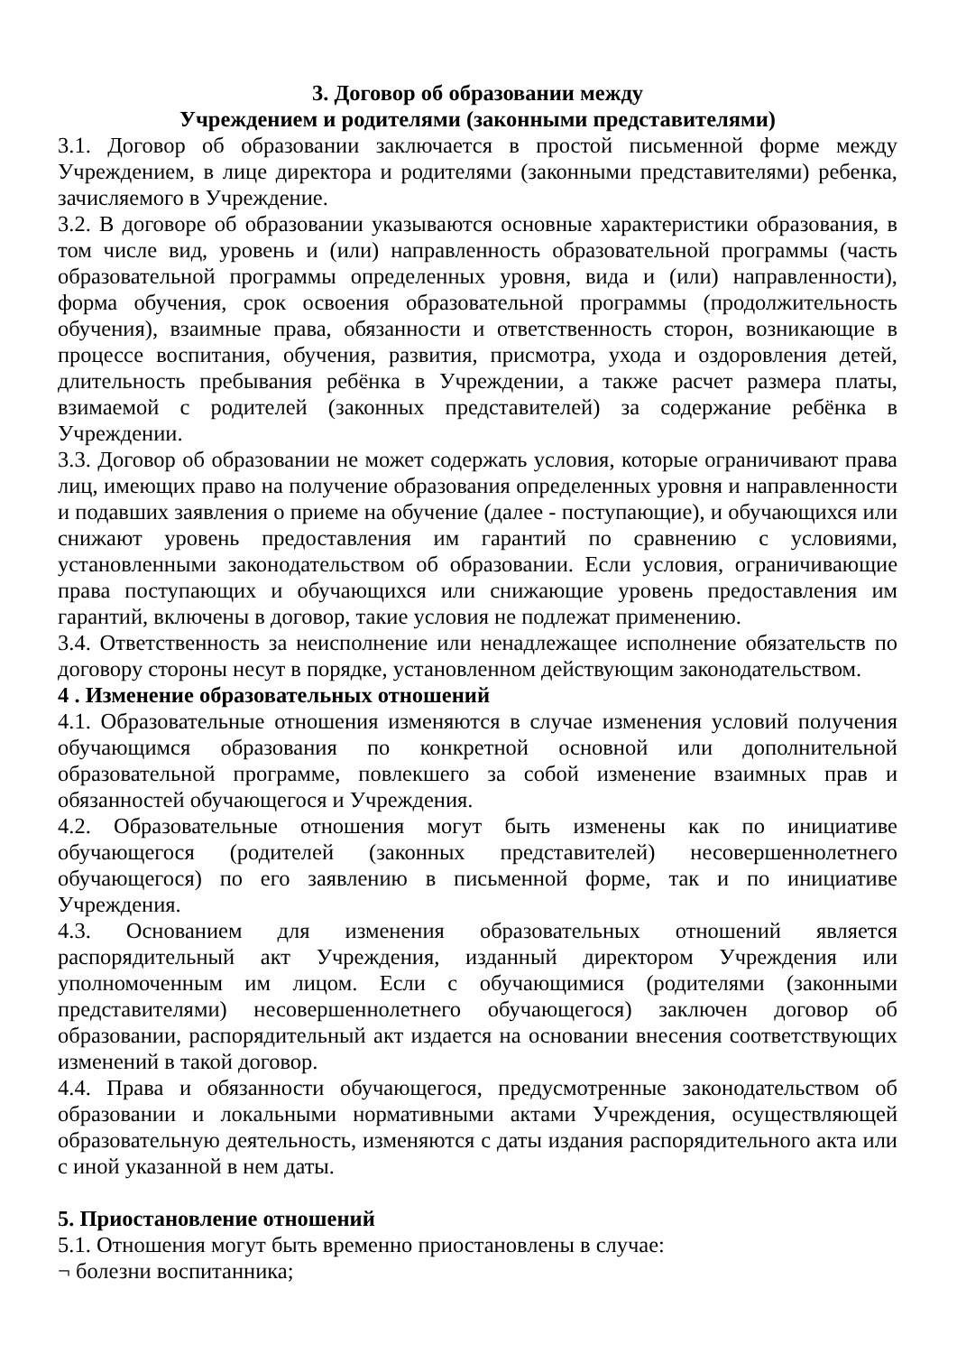3. Договор об образовании между
Учреждением и родителями (законными представителями)
3.1. Договор об образовании заключается в простой письменной форме между Учреждением, в лице директора и родителями (законными представителями) ребенка, зачисляемого в Учреждение.
3.2. В договоре об образовании указываются основные характеристики образования, в том числе вид, уровень и (или) направленность образовательной программы (часть образовательной программы определенных уровня, вида и (или) направленности), форма обучения, срок освоения образовательной программы (продолжительность обучения), взаимные права, обязанности и ответственность сторон, возникающие в процессе воспитания, обучения, развития, присмотра, ухода и оздоровления детей, длительность пребывания ребёнка в Учреждении, а также расчет размера платы, взимаемой с родителей (законных представителей) за содержание ребёнка в Учреждении.
3.3. Договор об образовании не может содержать условия, которые ограничивают права лиц, имеющих право на получение образования определенных уровня и направленности и подавших заявления о приеме на обучение (далее - поступающие), и обучающихся или снижают уровень предоставления им гарантий по сравнению с условиями, установленными законодательством об образовании. Если условия, ограничивающие права поступающих и обучающихся или снижающие уровень предоставления им гарантий, включены в договор, такие условия не подлежат применению.
3.4. Ответственность за неисполнение или ненадлежащее исполнение обязательств по договору стороны несут в порядке, установленном действующим законодательством.
4 . Изменение образовательных отношений
4.1. Образовательные отношения изменяются в случае изменения условий получения обучающимся образования по конкретной основной или дополнительной образовательной программе, повлекшего за собой изменение взаимных прав и обязанностей обучающегося и Учреждения.
4.2. Образовательные отношения могут быть изменены как по инициативе обучающегося (родителей (законных представителей) несовершеннолетнего обучающегося) по его заявлению в письменной форме, так и по инициативе Учреждения.
4.3. Основанием для изменения образовательных отношений является распорядительный акт Учреждения, изданный директором Учреждения или уполномоченным им лицом. Если с обучающимися (родителями (законными представителями) несовершеннолетнего обучающегося) заключен договор об образовании, распорядительный акт издается на основании внесения соответствующих изменений в такой договор.
4.4. Права и обязанности обучающегося, предусмотренные законодательством об образовании и локальными нормативными актами Учреждения, осуществляющей образовательную деятельность, изменяются с даты издания распорядительного акта или с иной указанной в нем даты.
5. Приостановление отношений
5.1. Отношения могут быть временно приостановлены в случае:
¬ болезни воспитанника;